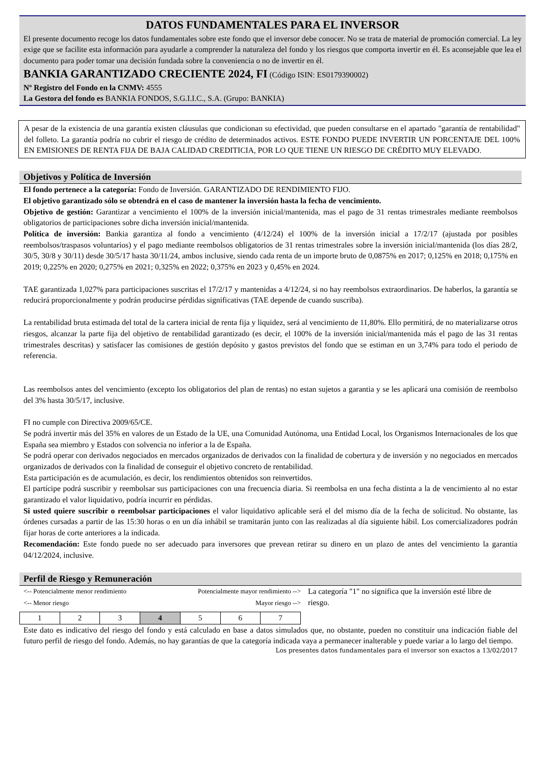DATOS FUNDAMENTALES PARA EL INVERSOR
El presente documento recoge los datos fundamentales sobre este fondo que el inversor debe conocer. No se trata de material de promoción comercial. La ley exige que se facilite esta información para ayudarle a comprender la naturaleza del fondo y los riesgos que comporta invertir en él. Es aconsejable que lea el documento para poder tomar una decisión fundada sobre la conveniencia o no de invertir en él.
BANKIA GARANTIZADO CRECIENTE 2024, FI (Código ISIN: ES0179390002)
Nº Registro del Fondo en la CNMV: 4555
La Gestora del fondo es BANKIA FONDOS, S.G.I.I.C., S.A. (Grupo: BANKIA)
A pesar de la existencia de una garantía existen cláusulas que condicionan su efectividad, que pueden consultarse en el apartado "garantía de rentabilidad" del folleto. La garantía podría no cubrir el riesgo de crédito de determinados activos. ESTE FONDO PUEDE INVERTIR UN PORCENTAJE DEL 100% EN EMISIONES DE RENTA FIJA DE BAJA CALIDAD CREDITICIA, POR LO QUE TIENE UN RIESGO DE CRÉDITO MUY ELEVADO.
Objetivos y Política de Inversión
El fondo pertenece a la categoría: Fondo de Inversión. GARANTIZADO DE RENDIMIENTO FIJO.
El objetivo garantizado sólo se obtendrá en el caso de mantener la inversión hasta la fecha de vencimiento.
Objetivo de gestión: Garantizar a vencimiento el 100% de la inversión inicial/mantenida, mas el pago de 31 rentas trimestrales mediante reembolsos obligatorios de participaciones sobre dicha inversión inicial/mantenida.
Política de inversión: Bankia garantiza al fondo a vencimiento (4/12/24) el 100% de la inversión inicial a 17/2/17 (ajustada por posibles reembolsos/traspasos voluntarios) y el pago mediante reembolsos obligatorios de 31 rentas trimestrales sobre la inversión inicial/mantenida (los días 28/2, 30/5, 30/8 y 30/11) desde 30/5/17 hasta 30/11/24, ambos inclusive, siendo cada renta de un importe bruto de 0,0875% en 2017; 0,125% en 2018; 0,175% en 2019; 0,225% en 2020; 0,275% en 2021; 0,325% en 2022; 0,375% en 2023 y 0,45% en 2024.
TAE garantizada 1,027% para participaciones suscritas el 17/2/17 y mantenidas a 4/12/24, si no hay reembolsos extraordinarios. De haberlos, la garantía se reducirá proporcionalmente y podrán producirse pérdidas significativas (TAE depende de cuando suscriba).
La rentabilidad bruta estimada del total de la cartera inicial de renta fija y liquidez, será al vencimiento de 11,80%. Ello permitirá, de no materializarse otros riesgos, alcanzar la parte fija del objetivo de rentabilidad garantizado (es decir, el 100% de la inversión inicial/mantenida más el pago de las 31 rentas trimestrales descritas) y satisfacer las comisiones de gestión depósito y gastos previstos del fondo que se estiman en un 3,74% para todo el periodo de referencia.
Las reembolsos antes del vencimiento (excepto los obligatorios del plan de rentas) no estan sujetos a garantia y se les aplicará una comisión de reembolso del 3% hasta 30/5/17, inclusive.
FI no cumple con Directiva 2009/65/CE.
Se podrá invertir más del 35% en valores de un Estado de la UE, una Comunidad Autónoma, una Entidad Local, los Organismos Internacionales de los que España sea miembro y Estados con solvencia no inferior a la de España.
Se podrá operar con derivados negociados en mercados organizados de derivados con la finalidad de cobertura y de inversión y no negociados en mercados organizados de derivados con la finalidad de conseguir el objetivo concreto de rentabilidad.
Esta participación es de acumulación, es decir, los rendimientos obtenidos son reinvertidos.
El partícipe podrá suscribir y reembolsar sus participaciones con una frecuencia diaria. Si reembolsa en una fecha distinta a la de vencimiento al no estar garantizado el valor liquidativo, podría incurrir en pérdidas.
Si usted quiere suscribir o reembolsar participaciones el valor liquidativo aplicable será el del mismo día de la fecha de solicitud. No obstante, las órdenes cursadas a partir de las 15:30 horas o en un día inhábil se tramitarán junto con las realizadas al día siguiente hábil. Los comercializadores podrán fijar horas de corte anteriores a la indicada.
Recomendación: Este fondo puede no ser adecuado para inversores que prevean retirar su dinero en un plazo de antes del vencimiento la garantia 04/12/2024, inclusive.
Perfil de Riesgo y Remuneración
<-- Potencialmente menor rendimiento Potencialmente mayor rendimiento -->
<-- Menor riesgo Mayor riesgo -->
| 1 | 2 | 3 | 4 | 5 | 6 | 7 |
La categoría "1" no significa que la inversión esté libre de riesgo.
Este dato es indicativo del riesgo del fondo y está calculado en base a datos simulados que, no obstante, pueden no constituir una indicación fiable del futuro perfil de riesgo del fondo. Además, no hay garantías de que la categoría indicada vaya a permanecer inalterable y puede variar a lo largo del tiempo.
Los presentes datos fundamentales para el inversor son exactos a 13/02/2017